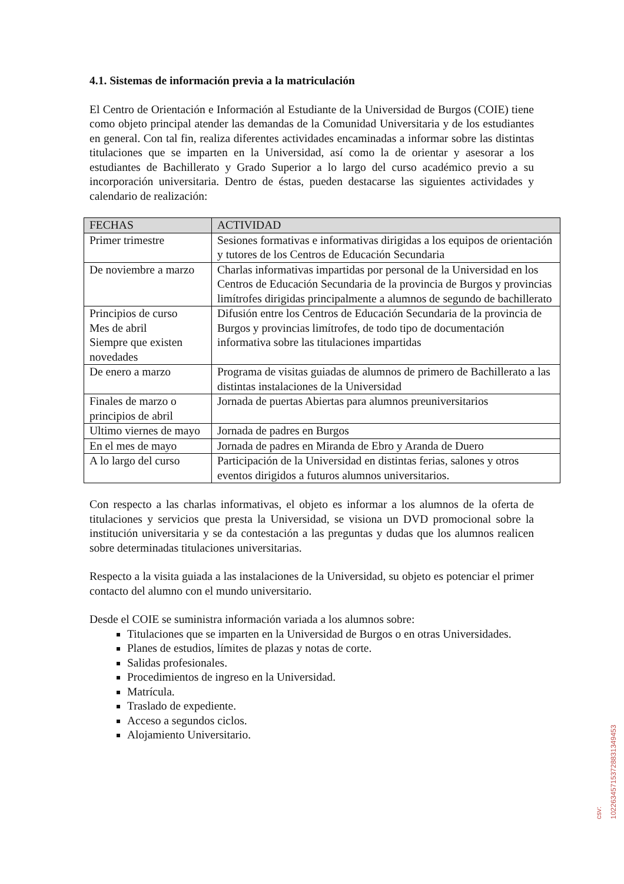4.1. Sistemas de información previa a la matriculación
El Centro de Orientación e Información al Estudiante de la Universidad de Burgos (COIE) tiene como objeto principal atender las demandas de la Comunidad Universitaria y de los estudiantes en general. Con tal fin, realiza diferentes actividades encaminadas a informar sobre las distintas titulaciones que se imparten en la Universidad, así como la de orientar y asesorar a los estudiantes de Bachillerato y Grado Superior a lo largo del curso académico previo a su incorporación universitaria. Dentro de éstas, pueden destacarse las siguientes actividades y calendario de realización:
| FECHAS | ACTIVIDAD |
| --- | --- |
| Primer trimestre | Sesiones formativas e informativas dirigidas a los equipos de orientación y tutores de los Centros de Educación Secundaria |
| De noviembre a marzo | Charlas informativas impartidas por personal de la Universidad en los Centros de Educación Secundaria de la provincia de Burgos y provincias limítrofes dirigidas principalmente a alumnos de segundo de bachillerato |
| Principios de curso Mes de abril Siempre que existen novedades | Difusión entre los Centros de Educación Secundaria de la provincia de Burgos y provincias limítrofes, de todo tipo de documentación informativa sobre las titulaciones impartidas |
| De enero a marzo | Programa de visitas guiadas de alumnos de primero de Bachillerato a las distintas instalaciones de la Universidad |
| Finales de marzo o principios de abril | Jornada de puertas Abiertas para alumnos preuniversitarios |
| Ultimo viernes de mayo | Jornada de padres en Burgos |
| En el mes de mayo | Jornada de padres en Miranda de Ebro y Aranda de Duero |
| A lo largo del curso | Participación de la Universidad en distintas ferias, salones y otros eventos dirigidos a futuros alumnos universitarios. |
Con respecto a las charlas informativas, el objeto es informar a los alumnos de la oferta de titulaciones y servicios que presta la Universidad, se visiona un DVD promocional sobre la institución universitaria y se da contestación a las preguntas y dudas que los alumnos realicen sobre determinadas titulaciones universitarias.
Respecto a la visita guiada a las instalaciones de la Universidad, su objeto es potenciar el primer contacto del alumno con el mundo universitario.
Desde el COIE se suministra información variada a los alumnos sobre:
Titulaciones que se imparten en la Universidad de Burgos o en otras Universidades.
Planes de estudios, límites de plazas y notas de corte.
Salidas profesionales.
Procedimientos de ingreso en la Universidad.
Matrícula.
Traslado de expediente.
Acceso a segundos ciclos.
Alojamiento Universitario.
csv: 102263457153728831349453